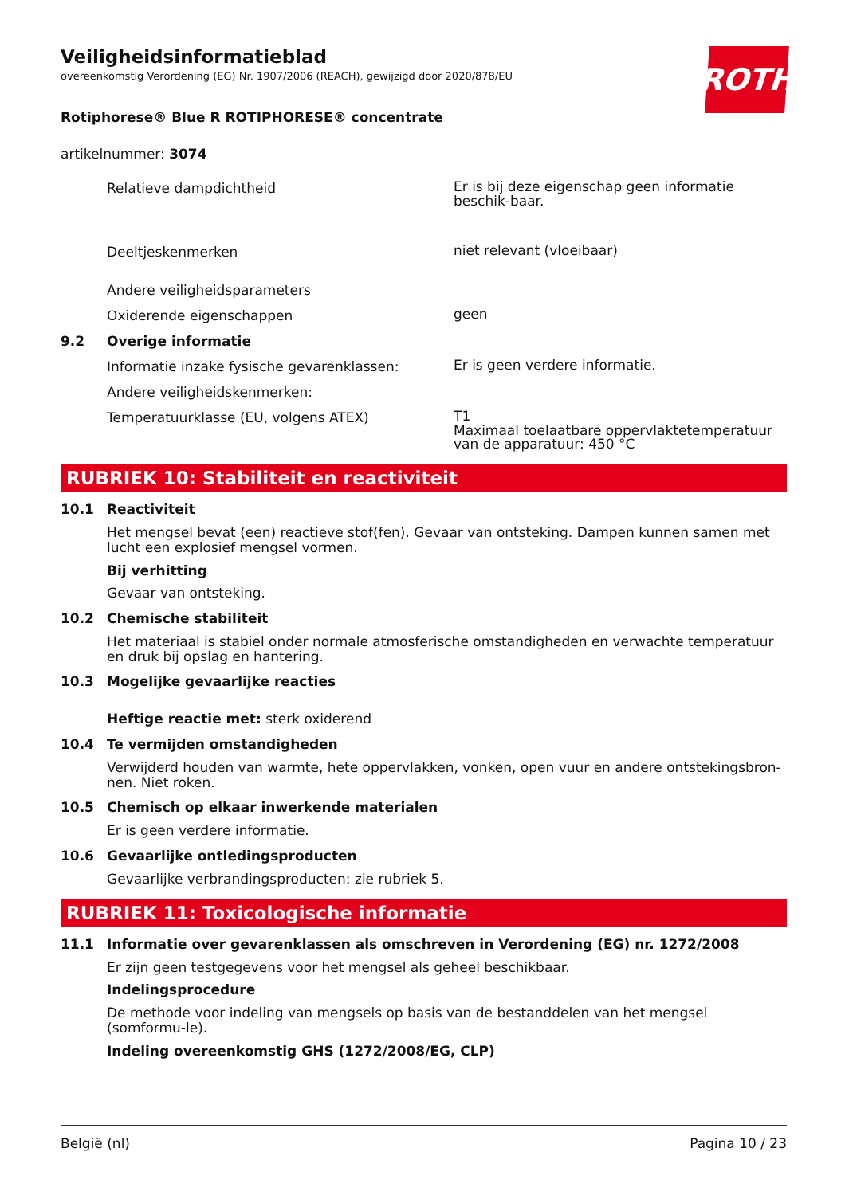Veiligheidsinformatieblad
overeenkomstig Verordening (EG) Nr. 1907/2006 (REACH), gewijzigd door 2020/878/EU
ROTH
Rotiphorese® Blue R ROTIPHORESE® concentrate
artikelnummer: 3074
Relatieve dampdichtheid
Er is bij deze eigenschap geen informatie beschik-baar.
Deeltjeskenmerken
niet relevant (vloeibaar)
Andere veiligheidsparameters
Oxiderende eigenschappen
geen
9.2 Overige informatie
Informatie inzake fysische gevarenklassen:
Er is geen verdere informatie.
Andere veiligheidskenmerken:
Temperatuurklasse (EU, volgens ATEX)
T1
Maximaal toelaatbare oppervlaktetemperatuur van de apparatuur: 450 °C
RUBRIEK 10: Stabiliteit en reactiviteit
10.1 Reactiviteit
Het mengsel bevat (een) reactieve stof(fen). Gevaar van ontsteking. Dampen kunnen samen met lucht een explosief mengsel vormen.
Bij verhitting
Gevaar van ontsteking.
10.2 Chemische stabiliteit
Het materiaal is stabiel onder normale atmosferische omstandigheden en verwachte temperatuur en druk bij opslag en hantering.
10.3 Mogelijke gevaarlijke reacties
Heftige reactie met: sterk oxiderend
10.4 Te vermijden omstandigheden
Verwijderd houden van warmte, hete oppervlakken, vonken, open vuur en andere ontstekingsbron-nen. Niet roken.
10.5 Chemisch op elkaar inwerkende materialen
Er is geen verdere informatie.
10.6 Gevaarlijke ontledingsproducten
Gevaarlijke verbrandingsproducten: zie rubriek 5.
RUBRIEK 11: Toxicologische informatie
11.1 Informatie over gevarenklassen als omschreven in Verordening (EG) nr. 1272/2008
Er zijn geen testgegevens voor het mengsel als geheel beschikbaar.
Indelingsprocedure
De methode voor indeling van mengsels op basis van de bestanddelen van het mengsel (somformu-le).
Indeling overeenkomstig GHS (1272/2008/EG, CLP)
België (nl) Pagina 10 / 23